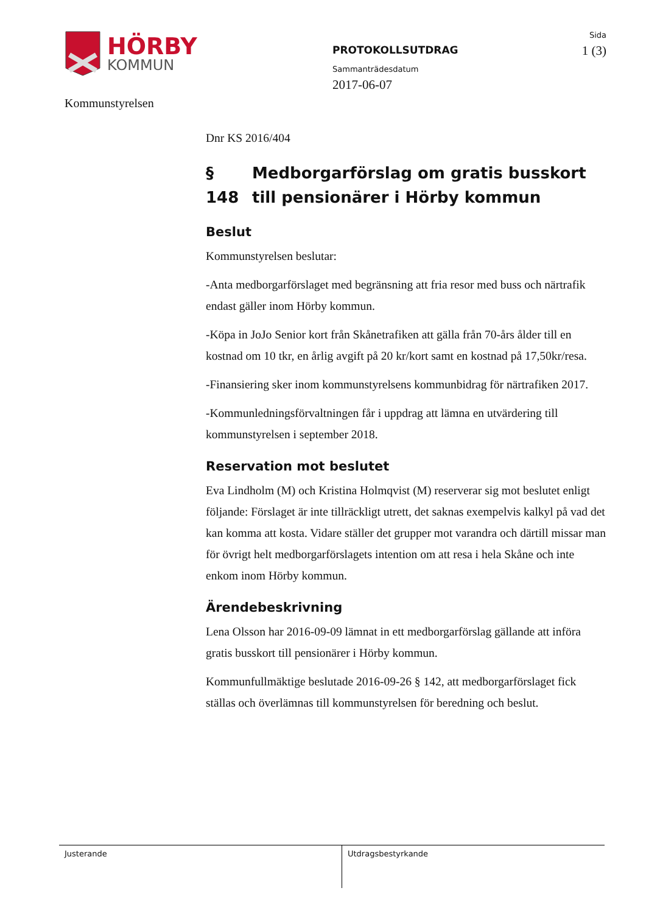HÖRBY
KOMMUN
Kommunstyrelsen
PROTOKOLLSUTDRAG
Sammanträdesdatum
2017-06-07
Sida
1 (3)
Dnr KS 2016/404
§ 148 Medborgarförslag om gratis busskort till pensionärer i Hörby kommun
Beslut
Kommunstyrelsen beslutar:
-Anta medborgarförslaget med begränsning att fria resor med buss och närtrafik endast gäller inom Hörby kommun.
-Köpa in JoJo Senior kort från Skånetrafiken att gälla från 70-års ålder till en kostnad om 10 tkr, en årlig avgift på 20 kr/kort samt en kostnad på 17,50kr/resa.
-Finansiering sker inom kommunstyrelsens kommunbidrag för närtrafiken 2017.
-Kommunledningsförvaltningen får i uppdrag att lämna en utvärdering till kommunstyrelsen i september 2018.
Reservation mot beslutet
Eva Lindholm (M) och Kristina Holmqvist (M) reserverar sig mot beslutet enligt följande: Förslaget är inte tillräckligt utrett, det saknas exempelvis kalkyl på vad det kan komma att kosta. Vidare ställer det grupper mot varandra och därtill missar man för övrigt helt medborgarförslagets intention om att resa i hela Skåne och inte enkom inom Hörby kommun.
Ärendebeskrivning
Lena Olsson har 2016-09-09 lämnat in ett medborgarförslag gällande att införa gratis busskort till pensionärer i Hörby kommun.
Kommunfullmäktige beslutade 2016-09-26 § 142, att medborgarförslaget fick ställas och överlämnas till kommunstyrelsen för beredning och beslut.
Justerande Utdragsbestyrkande